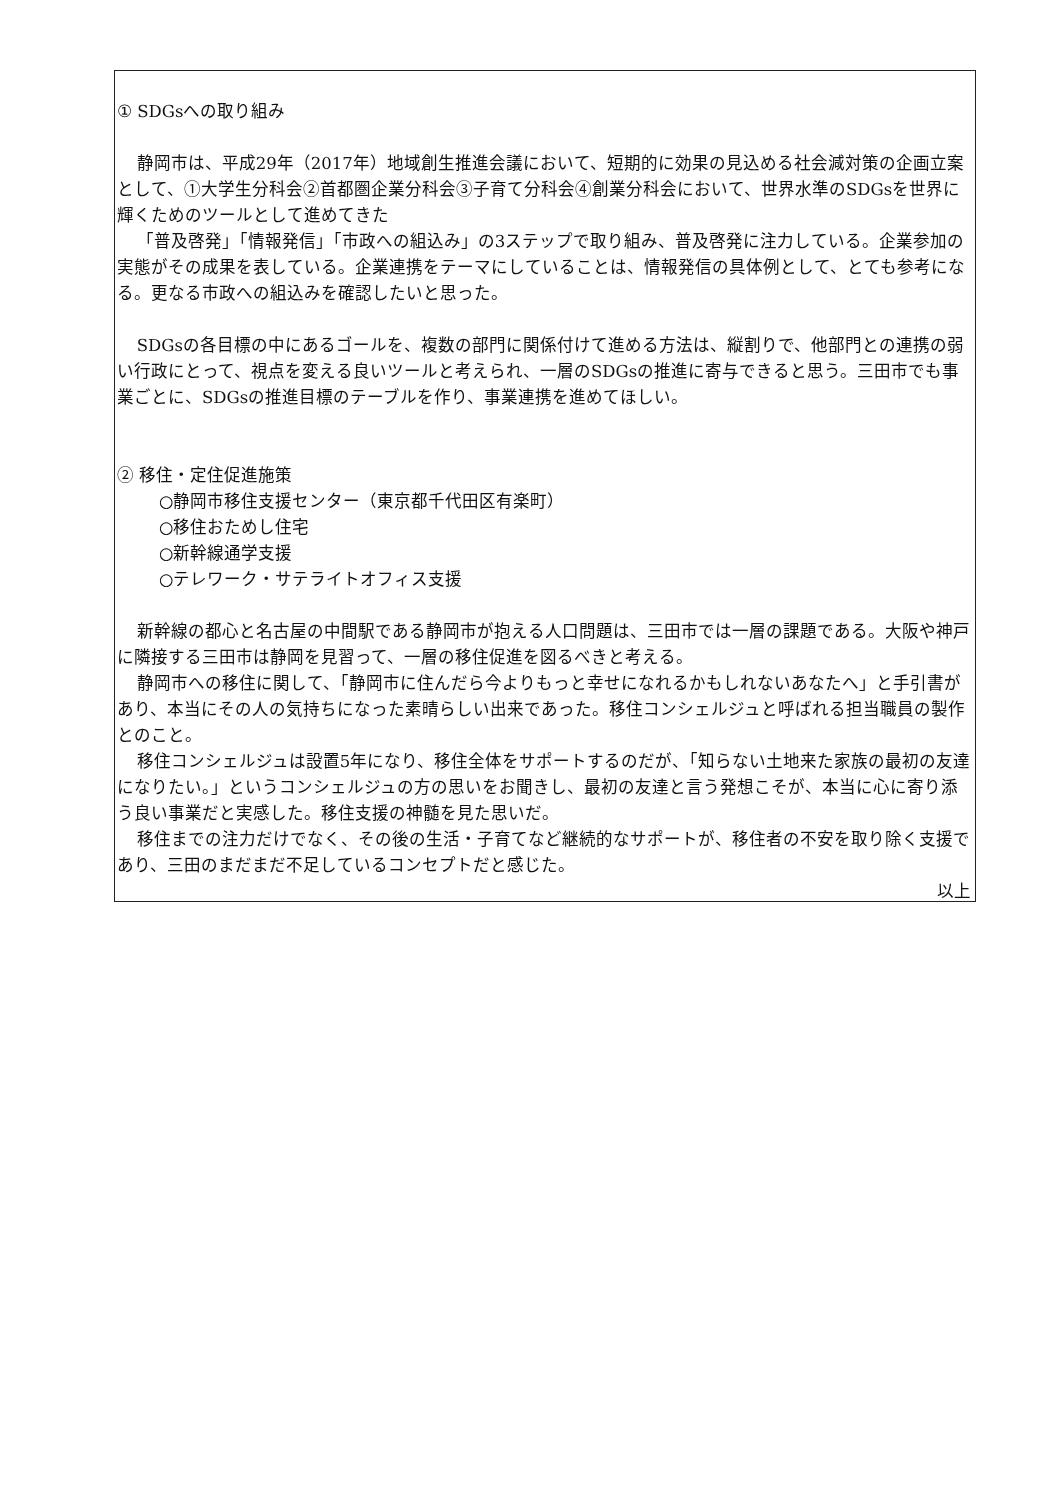① SDGsへの取り組み
静岡市は、平成29年（2017年）地域創生推進会議において、短期的に効果の見込める社会減対策の企画立案として、①大学生分科会②首都圏企業分科会③子育て分科会④創業分科会において、世界水準のSDGsを世界に輝くためのツールとして進めてきた
「普及啓発」「情報発信」「市政への組込み」の3ステップで取り組み、普及啓発に注力している。企業参加の実態がその成果を表している。企業連携をテーマにしていることは、情報発信の具体例として、とても参考になる。更なる市政への組込みを確認したいと思った。
SDGsの各目標の中にあるゴールを、複数の部門に関係付けて進める方法は、縦割りで、他部門との連携の弱い行政にとって、視点を変える良いツールと考えられ、一層のSDGsの推進に寄与できると思う。三田市でも事業ごとに、SDGsの推進目標のテーブルを作り、事業連携を進めてほしい。
② 移住・定住促進施策
○静岡市移住支援センター（東京都千代田区有楽町）
○移住おためし住宅
○新幹線通学支援
○テレワーク・サテライトオフィス支援
新幹線の都心と名古屋の中間駅である静岡市が抱える人口問題は、三田市では一層の課題である。大阪や神戸に隣接する三田市は静岡を見習って、一層の移住促進を図るべきと考える。
静岡市への移住に関して、「静岡市に住んだら今よりもっと幸せになれるかもしれないあなたへ」と手引書があり、本当にその人の気持ちになった素晴らしい出来であった。移住コンシェルジュと呼ばれる担当職員の製作とのこと。
移住コンシェルジュは設置5年になり、移住全体をサポートするのだが、「知らない土地来た家族の最初の友達になりたい。」というコンシェルジュの方の思いをお聞きし、最初の友達と言う発想こそが、本当に心に寄り添う良い事業だと実感した。移住支援の神髄を見た思いだ。
移住までの注力だけでなく、その後の生活・子育てなど継続的なサポートが、移住者の不安を取り除く支援であり、三田のまだまだ不足しているコンセプトだと感じた。
以上